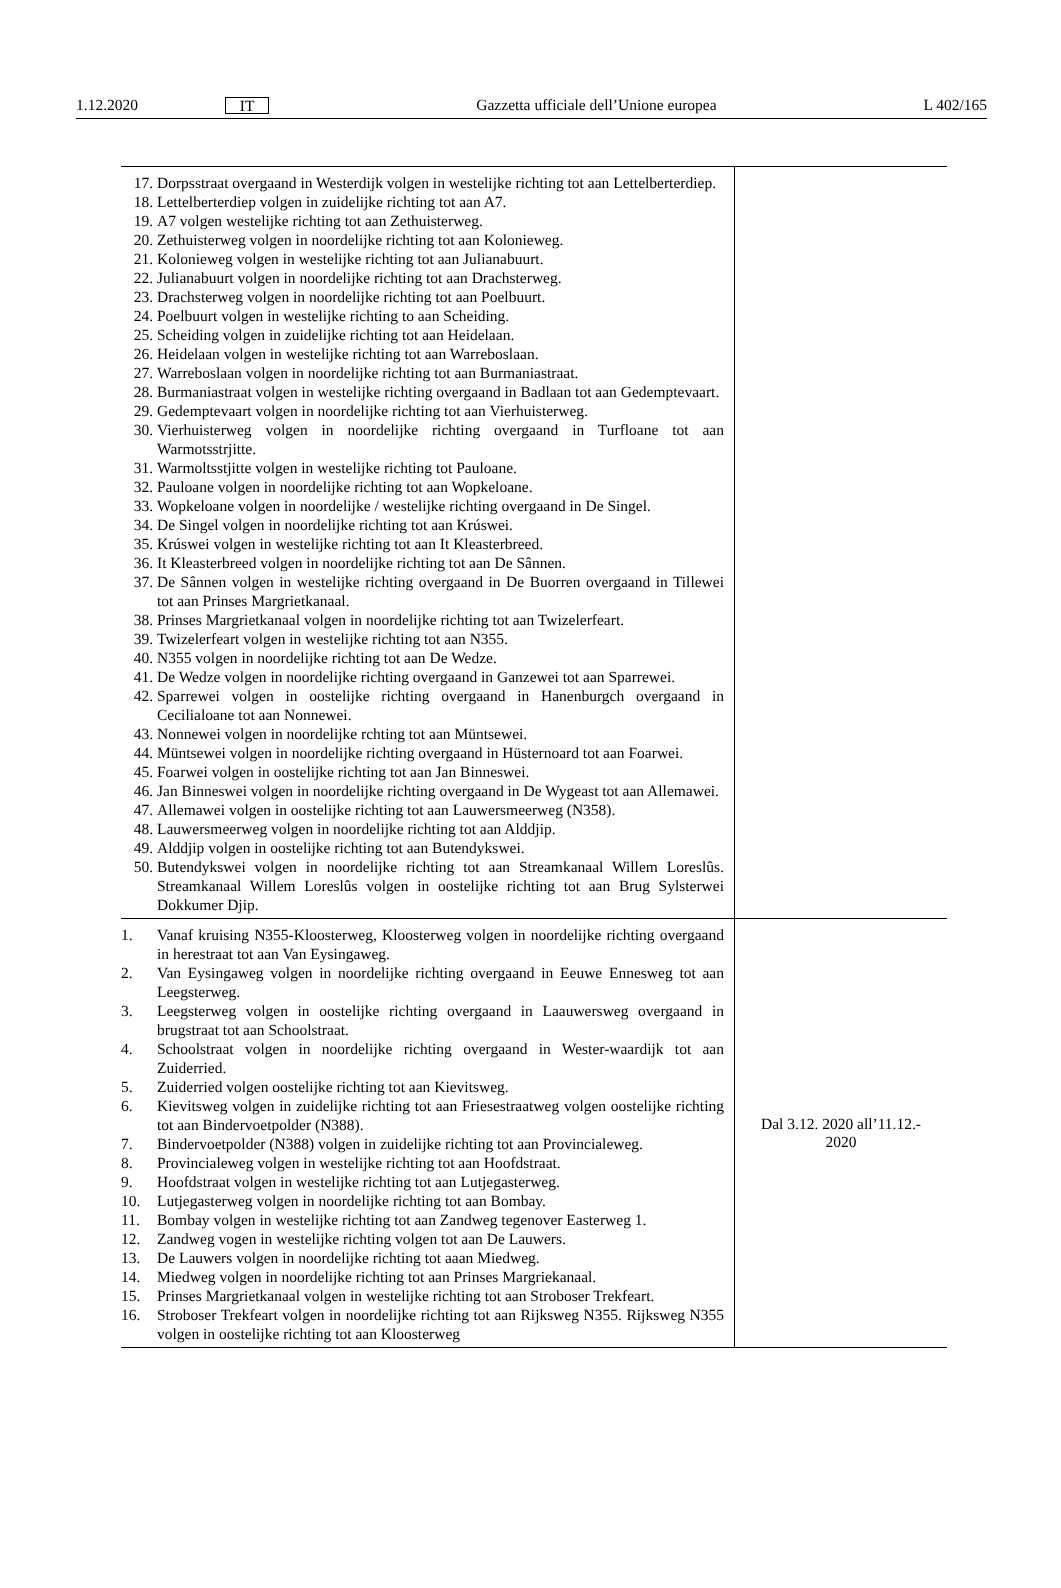1.12.2020 IT Gazzetta ufficiale dell’Unione europea L 402/165
| 17. Dorpsstraat overgaand in Westerdijk volgen in westelijke richting tot aan Lettelberterdiep. 18. Lettelberterdiep volgen in zuidelijke richting tot aan A7. 19. A7 volgen westelijke richting tot aan Zethuisterweg. 20. Zethuisterweg volgen in noordelijke richting tot aan Kolonieweg. 21. Kolonieweg volgen in westelijke richting tot aan Julianabuurt. 22. Julianabuurt volgen in noordelijke richting tot aan Drachsterweg. 23. Drachsterweg volgen in noordelijke richting tot aan Poelbuurt. 24. Poelbuurt volgen in westelijke richting to aan Scheiding. 25. Scheiding volgen in zuidelijke richting tot aan Heidelaan. 26. Heidelaan volgen in westelijke richting tot aan Warreboslaan. 27. Warreboslaan volgen in noordelijke richting tot aan Burmaniastraat. 28. Burmaniastraat volgen in westelijke richting overgaand in Badlaan tot aan Gedemptevaart. 29. Gedemptevaart volgen in noordelijke richting tot aan Vierhuisterweg. 30. Vierhuisterweg volgen in noordelijke richting overgaand in Turfloane tot aan Warmotsstrjitte. 31. Warmoltsstjitte volgen in westelijke richting tot Pauloane. 32. Pauloane volgen in noordelijke richting tot aan Wopkeloane. 33. Wopkeloane volgen in noordelijke / westelijke richting overgaand in De Singel. 34. De Singel volgen in noordelijke richting tot aan Krúswei. 35. Krúswei volgen in westelijke richting tot aan It Kleasterbreed. 36. It Kleasterbreed volgen in noordelijke richting tot aan De Sânnen. 37. De Sânnen volgen in westelijke richting overgaand in De Buorren overgaand in Tillewei tot aan Prinses Margrietkanaal. 38. Prinses Margrietkanaal volgen in noordelijke richting tot aan Twizelerfeart. 39. Twizelerfeart volgen in westelijke richting tot aan N355. 40. N355 volgen in noordelijke richting tot aan De Wedze. 41. De Wedze volgen in noordelijke richting overgaand in Ganzewei tot aan Sparrewei. 42. Sparrewei volgen in oostelijke richting overgaand in Hanenburgch overgaand in Cecilialoane tot aan Nonnewei. 43. Nonnewei volgen in noordelijke rchting tot aan Müntsewei. 44. Müntsewei volgen in noordelijke richting overgaand in Hüsternoard tot aan Foarwei. 45. Foarwei volgen in oostelijke richting tot aan Jan Binneswei. 46. Jan Binneswei volgen in noordelijke richting overgaand in De Wygeast tot aan Allemawei. 47. Allemawei volgen in oostelijke richting tot aan Lauwersmeerweg (N358). 48. Lauwersmeerweg volgen in noordelijke richting tot aan Alddjip. 49. Alddjip volgen in oostelijke richting tot aan Butendykswei. 50. Butendykswei volgen in noordelijke richting tot aan Streamkanaal Willem Loreslûs. Streamkanaal Willem Loreslûs volgen in oostelijke richting tot aan Brug Sylsterwei Dokkumer Djip. | |
| 1. Vanaf kruising N355-Kloosterweg, Kloosterweg volgen in noordelijke richting overgaand in herestraat tot aan Van Eysingaweg. 2. Van Eysingaweg volgen in noordelijke richting overgaand in Eeuwe Ennesweg tot aan Leegsterweg. 3. Leegsterweg volgen in oostelijke richting overgaand in Laauwersweg overgaand in brugstraat tot aan Schoolstraat. 4. Schoolstraat volgen in noordelijke richting overgaand in Wester-waardijk tot aan Zuiderried. 5. Zuiderried volgen oostelijke richting tot aan Kievitsweg. 6. Kievitsweg volgen in zuidelijke richting tot aan Friesestraatweg volgen oostelijke richting tot aan Bindervoetpolder (N388). 7. Bindervoetpolder (N388) volgen in zuidelijke richting tot aan Provincialeweg. 8. Provincialeweg volgen in westelijke richting tot aan Hoofdstraat. 9. Hoofdstraat volgen in westelijke richting tot aan Lutjegasterweg. 10. Lutjegasterweg volgen in noordelijke richting tot aan Bombay. 11. Bombay volgen in westelijke richting tot aan Zandweg tegenover Easterweg 1. 12. Zandweg vogen in westelijke richting volgen tot aan De Lauwers. 13. De Lauwers volgen in noordelijke richting tot aaan Miedweg. 14. Miedweg volgen in noordelijke richting tot aan Prinses Margriekanaal. 15. Prinses Margrietkanaal volgen in westelijke richting tot aan Stroboser Trekfeart. 16. Stroboser Trekfeart volgen in noordelijke richting tot aan Rijksweg N355. Rijksweg N355 volgen in oostelijke richting tot aan Kloosterweg | Dal 3.12. 2020 all’11.12.- 2020 |